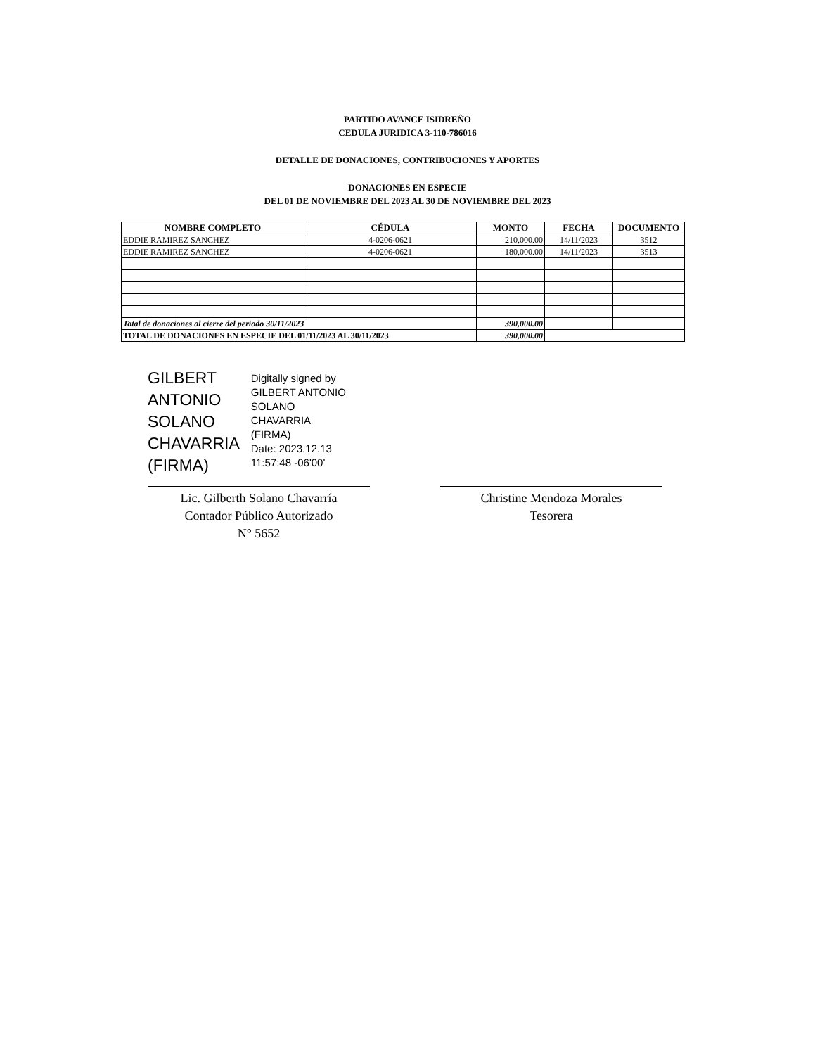PARTIDO AVANCE ISIDREÑO
CEDULA JURIDICA 3-110-786016
DETALLE DE DONACIONES, CONTRIBUCIONES Y APORTES
DONACIONES EN ESPECIE
DEL 01 DE NOVIEMBRE DEL 2023 AL 30 DE NOVIEMBRE DEL 2023
| NOMBRE COMPLETO | CÉDULA | MONTO | FECHA | DOCUMENTO |
| --- | --- | --- | --- | --- |
| EDDIE RAMIREZ SANCHEZ | 4-0206-0621 | 210,000.00 | 14/11/2023 | 3512 |
| EDDIE RAMIREZ SANCHEZ | 4-0206-0621 | 180,000.00 | 14/11/2023 | 3513 |
| Total de donaciones al cierre del periodo 30/11/2023 | | 390,000.00 | | |
| TOTAL DE DONACIONES EN ESPECIE DEL 01/11/2023 AL 30/11/2023 | | 390,000.00 | | |
GILBERT
ANTONIO
SOLANO
CHAVARRIA
(FIRMA)
Digitally signed by
GILBERT ANTONIO
SOLANO
CHAVARRIA
(FIRMA)
Date: 2023.12.13
11:57:48 -06'00'
Lic. Gilberth Solano Chavarría
Contador Público Autorizado
N° 5652
Christine Mendoza Morales
Tesorera